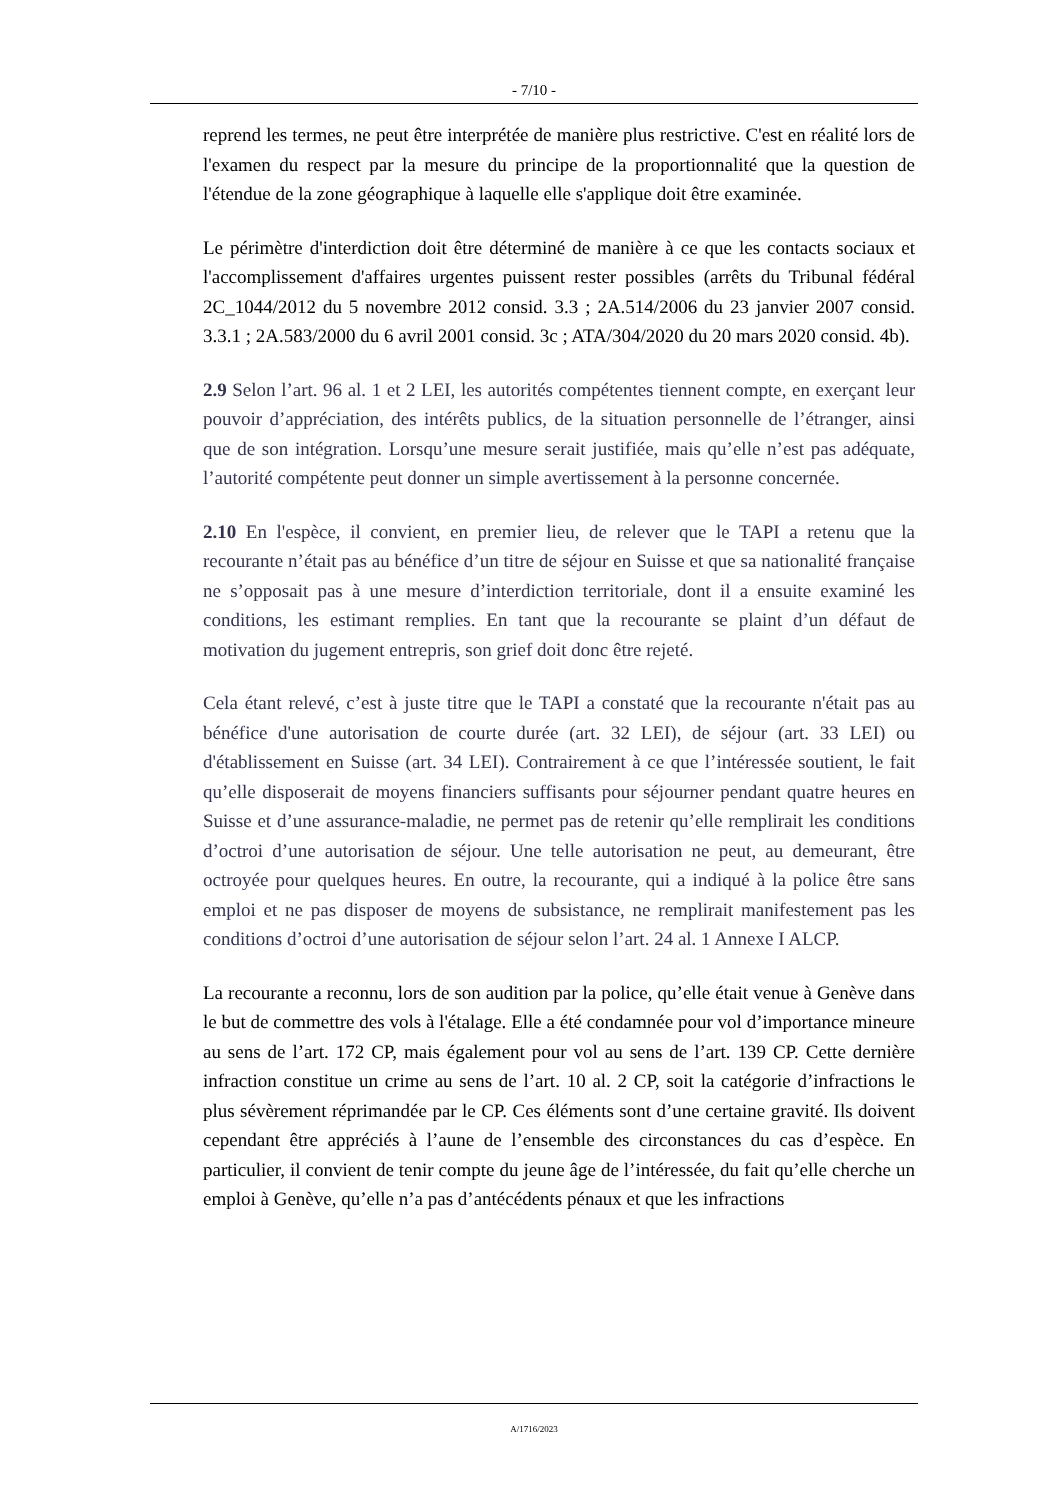- 7/10 -
reprend les termes, ne peut être interprétée de manière plus restrictive. C'est en réalité lors de l'examen du respect par la mesure du principe de la proportionnalité que la question de l'étendue de la zone géographique à laquelle elle s'applique doit être examinée.
Le périmètre d'interdiction doit être déterminé de manière à ce que les contacts sociaux et l'accomplissement d'affaires urgentes puissent rester possibles (arrêts du Tribunal fédéral 2C_1044/2012 du 5 novembre 2012 consid. 3.3 ; 2A.514/2006 du 23 janvier 2007 consid. 3.3.1 ; 2A.583/2000 du 6 avril 2001 consid. 3c ; ATA/304/2020 du 20 mars 2020 consid. 4b).
2.9 Selon l’art. 96 al. 1 et 2 LEI, les autorités compétentes tiennent compte, en exerçant leur pouvoir d’appréciation, des intérêts publics, de la situation personnelle de l’étranger, ainsi que de son intégration. Lorsqu’une mesure serait justifiée, mais qu’elle n’est pas adéquate, l’autorité compétente peut donner un simple avertissement à la personne concernée.
2.10 En l'espèce, il convient, en premier lieu, de relever que le TAPI a retenu que la recourante n’était pas au bénéfice d’un titre de séjour en Suisse et que sa nationalité française ne s’opposait pas à une mesure d’interdiction territoriale, dont il a ensuite examiné les conditions, les estimant remplies. En tant que la recourante se plaint d’un défaut de motivation du jugement entrepris, son grief doit donc être rejeté.
Cela étant relevé, c’est à juste titre que le TAPI a constaté que la recourante n'était pas au bénéfice d'une autorisation de courte durée (art. 32 LEI), de séjour (art. 33 LEI) ou d'établissement en Suisse (art. 34 LEI). Contrairement à ce que l’intéressée soutient, le fait qu’elle disposerait de moyens financiers suffisants pour séjourner pendant quatre heures en Suisse et d’une assurance-maladie, ne permet pas de retenir qu’elle remplirait les conditions d’octroi d’une autorisation de séjour. Une telle autorisation ne peut, au demeurant, être octroyée pour quelques heures. En outre, la recourante, qui a indiqué à la police être sans emploi et ne pas disposer de moyens de subsistance, ne remplirait manifestement pas les conditions d’octroi d’une autorisation de séjour selon l’art. 24 al. 1 Annexe I ALCP.
La recourante a reconnu, lors de son audition par la police, qu’elle était venue à Genève dans le but de commettre des vols à l'étalage. Elle a été condamnée pour vol d’importance mineure au sens de l’art. 172 CP, mais également pour vol au sens de l’art. 139 CP. Cette dernière infraction constitue un crime au sens de l’art. 10 al. 2 CP, soit la catégorie d’infractions le plus sévèrement réprimandée par le CP. Ces éléments sont d’une certaine gravité. Ils doivent cependant être appréciés à l’aune de l’ensemble des circonstances du cas d’espèce. En particulier, il convient de tenir compte du jeune âge de l’intéressée, du fait qu’elle cherche un emploi à Genève, qu’elle n’a pas d’antécédents pénaux et que les infractions
A/1716/2023